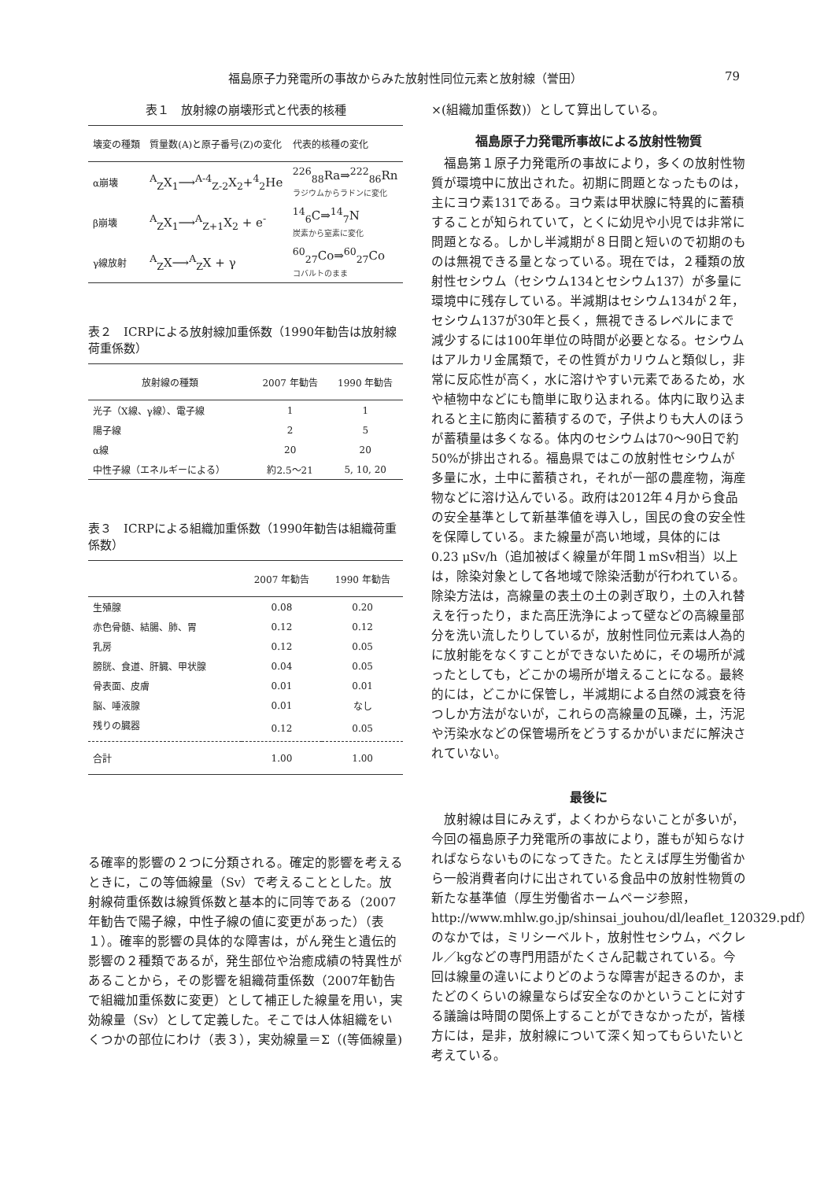福島原子力発電所の事故からみた放射性同位元素と放射線（誉田） 79
表１　放射線の崩壊形式と代表的核種
| 壊変の種類 | 質量数(A)と原子番号(Z)の変化 | 代表的核種の変化 |
| --- | --- | --- |
| α崩壊 | <sup>A</sup><sub>Z</sub>X<sub>1</sub>⟶<sup>A-4</sup><sub>Z-2</sub>X<sub>2</sub>+<sup>4</sup><sub>2</sub>He | <sup>226</sup> <sub>88</sub>Ra⇒<sup>222</sup><sub>86</sub>Rn ラジウムからラドンに変化 |
| β崩壊 | <sup>A</sup><sub>Z</sub>X<sub>1</sub>⟶<sup>A</sup><sub>Z+1</sub>X<sub>2</sub> + e<sup>-</sup> | <sup>14</sup> <sub>6</sub>C⇒<sup>14</sup><sub>7</sub>N 炭素から窒素に変化 |
| γ線放射 | <sup>A</sup><sub>Z</sub>X⟶<sup>A</sup><sub>Z</sub>X + γ | <sup>60</sup> <sub>27</sub>Co⇒<sup>60</sup><sub>27</sub>Co コバルトのまま |
表２　ICRPによる放射線加重係数（1990年勧告は放射線荷重係数）
| 放射線の種類 | 2007 年勧告 | 1990 年勧告 |
| --- | --- | --- |
| 光子（X線、γ線）、電子線 | 1 | 1 |
| 陽子線 | 2 | 5 |
| α線 | 20 | 20 |
| 中性子線（エネルギーによる） | 約2.5〜21 | 5, 10, 20 |
表３　ICRPによる組織加重係数（1990年勧告は組織荷重係数）
| | 2007 年勧告 | 1990 年勧告 |
| --- | --- | --- |
| 生殖腺 | 0.08 | 0.20 |
| 赤色骨髄、結腸、肺、胃 | 0.12 | 0.12 |
| 乳房 | 0.12 | 0.05 |
| 膀胱、食道、肝臓、甲状腺 | 0.04 | 0.05 |
| 骨表面、皮膚 | 0.01 | 0.01 |
| 脳、唾液腺 | 0.01 | なし |
| 残りの臓器 | 0.12 | 0.05 |
| 合計 | 1.00 | 1.00 |
る確率的影響の２つに分類される。確定的影響を考えるときに，この等価線量（Sv）で考えることとした。放射線荷重係数は線質係数と基本的に同等である（2007年勧告で陽子線，中性子線の値に変更があった）（表１）。確率的影響の具体的な障害は，がん発生と遺伝的影響の２種類であるが，発生部位や治癒成績の特異性があることから，その影響を組織荷重係数（2007年勧告で組織加重係数に変更）として補正した線量を用い，実効線量（Sv）として定義した。そこでは人体組織をいくつかの部位にわけ（表３），実効線量＝Σ（(等価線量)
×(組織加重係数)）として算出している。
福島原子力発電所事故による放射性物質
福島第１原子力発電所の事故により，多くの放射性物質が環境中に放出された。初期に問題となったものは，主にヨウ素131である。ヨウ素は甲状腺に特異的に蓄積することが知られていて，とくに幼児や小児では非常に問題となる。しかし半減期が８日間と短いので初期のものは無視できる量となっている。現在では，２種類の放射性セシウム（セシウム134とセシウム137）が多量に環境中に残存している。半減期はセシウム134が２年，セシウム137が30年と長く，無視できるレベルにまで減少するには100年単位の時間が必要となる。セシウムはアルカリ金属類で，その性質がカリウムと類似し，非常に反応性が高く，水に溶けやすい元素であるため，水や植物中などにも簡単に取り込まれる。体内に取り込まれると主に筋肉に蓄積するので，子供よりも大人のほうが蓄積量は多くなる。体内のセシウムは70〜90日で約50%が排出される。福島県ではこの放射性セシウムが多量に水，土中に蓄積され，それが一部の農産物，海産物などに溶け込んでいる。政府は2012年４月から食品の安全基準として新基準値を導入し，国民の食の安全性を保障している。また線量が高い地域，具体的には0.23 μSv/h（追加被ばく線量が年間１mSv相当）以上は，除染対象として各地域で除染活動が行われている。除染方法は，高線量の表土の土の剥ぎ取り，土の入れ替えを行ったり，また高圧洗浄によって壁などの高線量部分を洗い流したりしているが，放射性同位元素は人為的に放射能をなくすことができないために，その場所が減ったとしても，どこかの場所が増えることになる。最終的には，どこかに保管し，半減期による自然の減衰を待つしか方法がないが，これらの高線量の瓦礫，土，汚泥や汚染水などの保管場所をどうするかがいまだに解決されていない。
最後に
放射線は目にみえず，よくわからないことが多いが，今回の福島原子力発電所の事故により，誰もが知らなければならないものになってきた。たとえば厚生労働省から一般消費者向けに出されている食品中の放射性物質の新たな基準値（厚生労働省ホームページ参照，http://www.mhlw.go.jp/shinsai_jouhou/dl/leaflet_120329.pdf）のなかでは，ミリシーベルト，放射性セシウム，ベクレル／kgなどの専門用語がたくさん記載されている。今回は線量の違いによりどのような障害が起きるのか，またどのくらいの線量ならば安全なのかということに対する議論は時間の関係上することができなかったが，皆様方には，是非，放射線について深く知ってもらいたいと考えている。